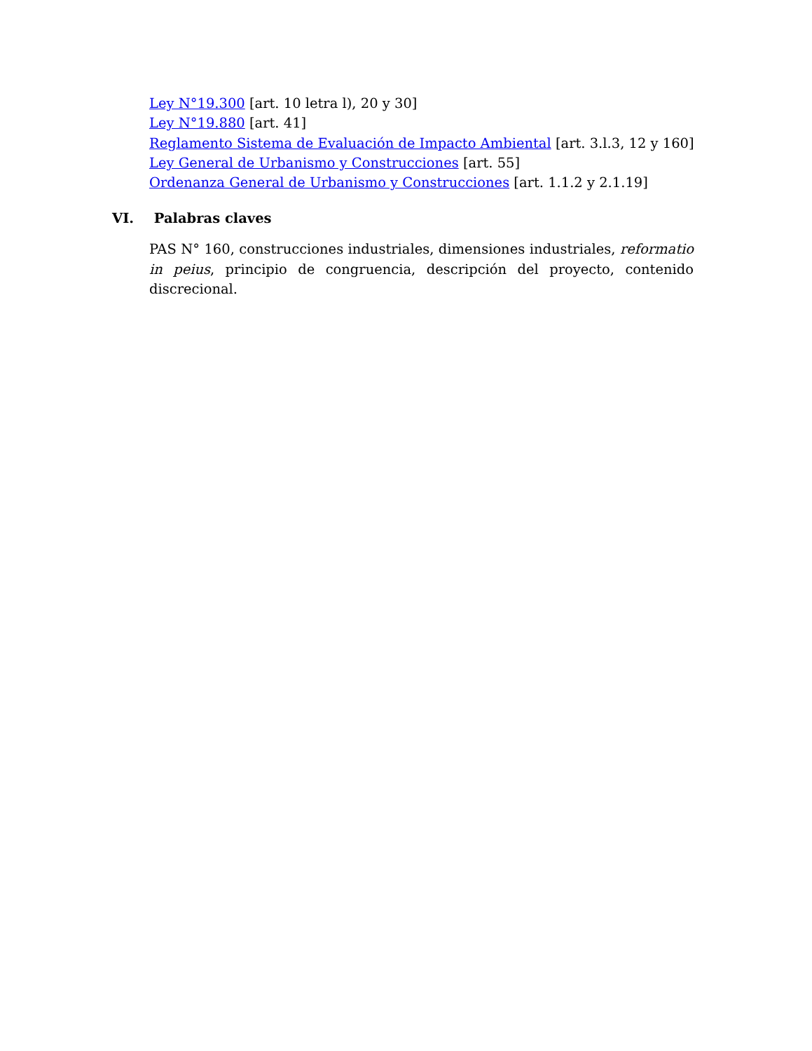Ley N°19.300 [art. 10 letra l), 20 y 30]
Ley N°19.880 [art. 41]
Reglamento Sistema de Evaluación de Impacto Ambiental [art. 3.l.3, 12 y 160]
Ley General de Urbanismo y Construcciones [art. 55]
Ordenanza General de Urbanismo y Construcciones [art. 1.1.2 y 2.1.19]
VI. Palabras claves
PAS N° 160, construcciones industriales, dimensiones industriales, reformatio in peius, principio de congruencia, descripción del proyecto, contenido discrecional.